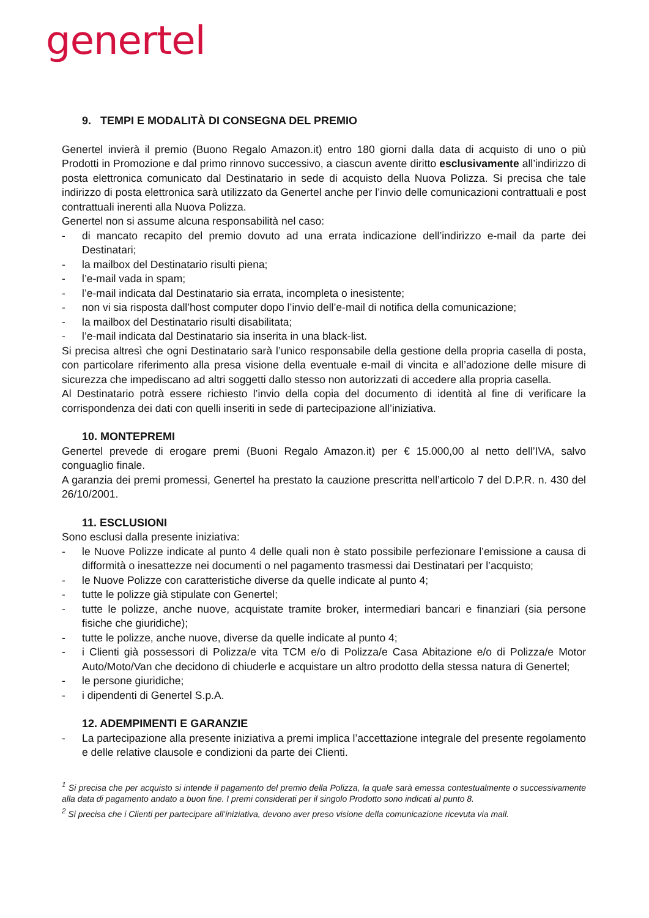genertel
9. TEMPI E MODALITÀ DI CONSEGNA DEL PREMIO
Genertel invierà il premio (Buono Regalo Amazon.it) entro 180 giorni dalla data di acquisto di uno o più Prodotti in Promozione e dal primo rinnovo successivo, a ciascun avente diritto esclusivamente all’indirizzo di posta elettronica comunicato dal Destinatario in sede di acquisto della Nuova Polizza. Si precisa che tale indirizzo di posta elettronica sarà utilizzato da Genertel anche per l’invio delle comunicazioni contrattuali e post contrattuali inerenti alla Nuova Polizza.
Genertel non si assume alcuna responsabilità nel caso:
- di mancato recapito del premio dovuto ad una errata indicazione dell’indirizzo e-mail da parte dei Destinatari;
- la mailbox del Destinatario risulti piena;
- l’e-mail vada in spam;
- l’e-mail indicata dal Destinatario sia errata, incompleta o inesistente;
- non vi sia risposta dall’host computer dopo l’invio dell’e-mail di notifica della comunicazione;
- la mailbox del Destinatario risulti disabilitata;
- l’e-mail indicata dal Destinatario sia inserita in una black-list.
Si precisa altresì che ogni Destinatario sarà l’unico responsabile della gestione della propria casella di posta, con particolare riferimento alla presa visione della eventuale e-mail di vincita e all’adozione delle misure di sicurezza che impediscano ad altri soggetti dallo stesso non autorizzati di accedere alla propria casella.
Al Destinatario potrà essere richiesto l’invio della copia del documento di identità al fine di verificare la corrispondenza dei dati con quelli inseriti in sede di partecipazione all’iniziativa.
10. MONTEPREMI
Genertel prevede di erogare premi (Buoni Regalo Amazon.it) per € 15.000,00 al netto dell’IVA, salvo conguaglio finale.
A garanzia dei premi promessi, Genertel ha prestato la cauzione prescritta nell’articolo 7 del D.P.R. n. 430 del 26/10/2001.
11. ESCLUSIONI
Sono esclusi dalla presente iniziativa:
- le Nuove Polizze indicate al punto 4 delle quali non è stato possibile perfezionare l’emissione a causa di difformità o inesattezze nei documenti o nel pagamento trasmessi dai Destinatari per l’acquisto;
- le Nuove Polizze con caratteristiche diverse da quelle indicate al punto 4;
- tutte le polizze già stipulate con Genertel;
- tutte le polizze, anche nuove, acquistate tramite broker, intermediari bancari e finanziari (sia persone fisiche che giuridiche);
- tutte le polizze, anche nuove, diverse da quelle indicate al punto 4;
- i Clienti già possessori di Polizza/e vita TCM e/o di Polizza/e Casa Abitazione e/o di Polizza/e Motor Auto/Moto/Van che decidono di chiuderle e acquistare un altro prodotto della stessa natura di Genertel;
- le persone giuridiche;
- i dipendenti di Genertel S.p.A.
12. ADEMPIMENTI E GARANZIE
- La partecipazione alla presente iniziativa a premi implica l’accettazione integrale del presente regolamento e delle relative clausole e condizioni da parte dei Clienti.
<sup>1</sup> Si precisa che per acquisto si intende il pagamento del premio della Polizza, la quale sarà emessa contestualmente o successivamente alla data di pagamento andato a buon fine. I premi considerati per il singolo Prodotto sono indicati al punto 8.
<sup>2</sup> Si precisa che i Clienti per partecipare all’iniziativa, devono aver preso visione della comunicazione ricevuta via mail.